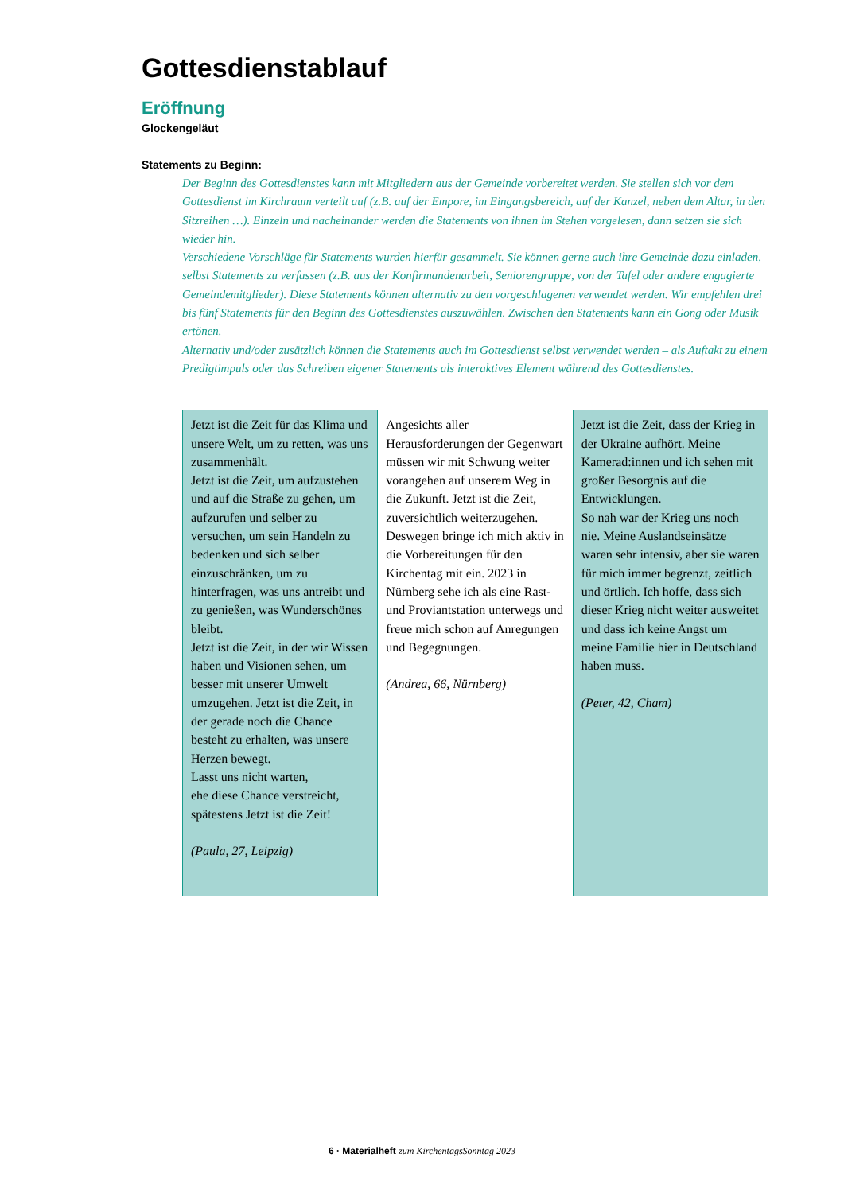Gottesdienstablauf
Eröffnung
Glockengeläut
Statements zu Beginn:
Der Beginn des Gottesdienstes kann mit Mitgliedern aus der Gemeinde vorbereitet werden. Sie stellen sich vor dem Gottesdienst im Kirchraum verteilt auf (z.B. auf der Empore, im Eingangsbereich, auf der Kanzel, neben dem Altar, in den Sitzreihen …). Einzeln und nacheinander werden die Statements von ihnen im Stehen vorgelesen, dann setzen sie sich wieder hin.
Verschiedene Vorschläge für Statements wurden hierfür gesammelt. Sie können gerne auch ihre Gemeinde dazu einladen, selbst Statements zu verfassen (z.B. aus der Konfirmandenarbeit, Seniorengruppe, von der Tafel oder andere engagierte Gemeindemitglieder). Diese Statements können alternativ zu den vorgeschlagenen verwendet werden. Wir empfehlen drei bis fünf Statements für den Beginn des Gottesdienstes auszuwählen. Zwischen den Statements kann ein Gong oder Musik ertönen.
Alternativ und/oder zusätzlich können die Statements auch im Gottesdienst selbst verwendet werden – als Auftakt zu einem Predigtimpuls oder das Schreiben eigener Statements als interaktives Element während des Gottesdienstes.
| Jetzt ist die Zeit für das Klima und unsere Welt, um zu retten, was uns zusammenhält. Jetzt ist die Zeit, um aufzustehen und auf die Straße zu gehen, um aufzurufen und selber zu versuchen, um sein Handeln zu bedenken und sich selber einzuschränken, um zu hinterfragen, was uns antreibt und zu genießen, was Wunderschönes bleibt. Jetzt ist die Zeit, in der wir Wissen haben und Visionen sehen, um besser mit unserer Umwelt umzugehen. Jetzt ist die Zeit, in der gerade noch die Chance besteht zu erhalten, was unsere Herzen bewegt. Lasst uns nicht warten, ehe diese Chance verstreicht, spätestens Jetzt ist die Zeit! (Paula, 27, Leipzig) | Angesichts aller Herausforderungen der Gegenwart müssen wir mit Schwung weiter vorangehen auf unserem Weg in die Zukunft. Jetzt ist die Zeit, zuversichtlich weiterzugehen. Deswegen bringe ich mich aktiv in die Vorbereitungen für den Kirchentag mit ein. 2023 in Nürnberg sehe ich als eine Rast- und Proviantstation unterwegs und freue mich schon auf Anregungen und Begegnungen. (Andrea, 66, Nürnberg) | Jetzt ist die Zeit, dass der Krieg in der Ukraine aufhört. Meine Kamerad:innen und ich sehen mit großer Besorgnis auf die Entwicklungen. So nah war der Krieg uns noch nie. Meine Auslandseinsätze waren sehr intensiv, aber sie waren für mich immer begrenzt, zeitlich und örtlich. Ich hoffe, dass sich dieser Krieg nicht weiter ausweitet und dass ich keine Angst um meine Familie hier in Deutschland haben muss. (Peter, 42, Cham) |
6 · Materialheft zum KirchentagsSonntag 2023